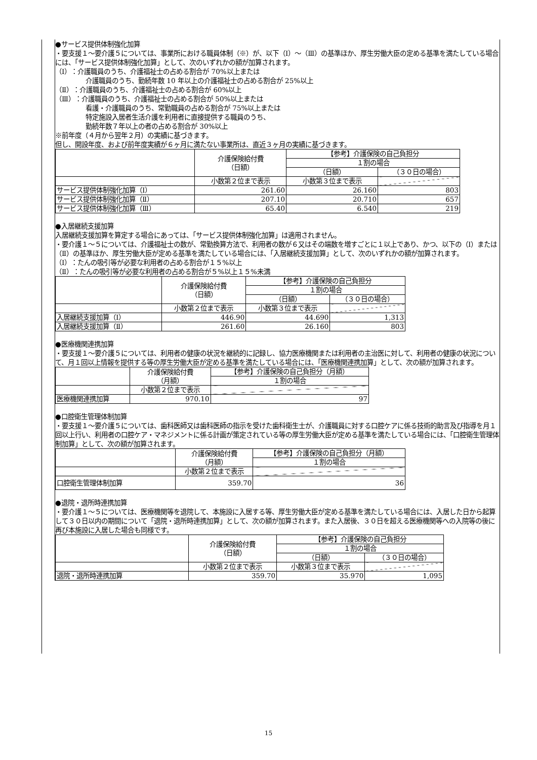●サービス提供体制強化加算
・要支援１～要介護５については、事業所における職員体制（※）が、以下（Ⅰ）～（Ⅲ）の基準ほか、厚生労働大臣の定める基準を満たしている場合には、「サービス提供体制強化加算」として、次のいずれかの額が加算されます。
（Ⅰ）：介護職員のうち、介護福祉士の占める割合が 70%以上または
介護職員のうち、勤続年数 10 年以上の介護福祉士の占める割合が 25%以上
（Ⅱ）：介護職員のうち、介護福祉士の占める割合が 60%以上
（Ⅲ）：介護職員のうち、介護福祉士の占める割合が 50%以上または
看護・介護職員のうち、常勤職員の占める割合が 75%以上または
特定施設入居者生活介護を利用者に直接提供する職員のうち、
勤続年数７年以上の者の占める割合が 30%以上
※前年度（４月から翌年２月）の実績に基づきます。
但し、開設年度、および前年度実績が６ヶ月に満たない事業所は、直近３ヶ月の実績に基づきます。
| | 介護保険給付費 （日額） | 【参考】介護保険の自己負担分 | |
| --- | --- | --- | --- |
| | | １割の場合 | |
| | | （日額） | （３０日の場合） |
| | 小数第２位まで表示 | 小数第３位まで表示 | |
| サービス提供体制強化加算（Ⅰ） | 261.60 | 26.160 | 803 |
| サービス提供体制強化加算（Ⅱ） | 207.10 | 20.710 | 657 |
| サービス提供体制強化加算（Ⅲ） | 65.40 | 6.540 | 219 |
●入居継続支援加算
入居継続支援加算を算定する場合にあっては、「サービス提供体制強化加算」は適用されません。
・要介護１～５については、介護福祉士の数が、常勤換算方法で、利用者の数が６又はその端数を増すごとに１以上であり、かつ、以下の（Ⅰ）または（Ⅱ）の基準ほか、厚生労働大臣が定める基準を満たしている場合には、「入居継続支援加算」として、次のいずれかの額が加算されます。
（Ⅰ）：たんの吸引等が必要な利用者の占める割合が１５%以上
（Ⅱ）：たんの吸引等が必要な利用者の占める割合が５%以上１５%未満
| | 介護保険給付費 （日額） | 【参考】介護保険の自己負担分 | |
| --- | --- | --- | --- |
| | | １割の場合 | |
| | | （日額） | （３０日の場合） |
| | 小数第２位まで表示 | 小数第３位まで表示 | |
| 入居継続支援加算（Ⅰ） | 446.90 | 44.690 | 1,313 |
| 入居継続支援加算（Ⅱ） | 261.60 | 26.160 | 803 |
●医療機関連携加算
・要支援１～要介護５については、利用者の健康の状況を継続的に記録し、協力医療機関または利用者の主治医に対して、利用者の健康の状況について、月１回以上情報を提供する等の厚生労働大臣が定める基準を満たしている場合には、「医療機関連携加算」として、次の額が加算されます。
| | 介護保険給付費 （月額） | 【参考】介護保険の自己負担分（月額） |
| --- | --- | --- |
| | | １割の場合 |
| | 小数第２位まで表示 | |
| 医療機関連携加算 | 970.10 | 97 |
●口腔衛生管理体制加算
・要支援１～要介護５については、歯科医師又は歯科医師の指示を受けた歯科衛生士が、介護職員に対する口腔ケアに係る技術的助言及び指導を月１回以上行い、利用者の口腔ケア・マネジメントに係る計画が策定されている等の厚生労働大臣が定める基準を満たしている場合には、「口腔衛生管理体制加算」として、次の額が加算されます。
| | 介護保険給付費 （月額） | 【参考】介護保険の自己負担分（月額） |
| --- | --- | --- |
| | | １割の場合 |
| | 小数第２位まで表示 | |
| 口腔衛生管理体制加算 | 359.70 | 36 |
●退院・退所時連携加算
・要介護１～５については、医療機関等を退院して、本施設に入居する等、厚生労働大臣が定める基準を満たしている場合には、入居した日から起算して３０日以内の期間について「退院・退所時連携加算」として、次の額が加算されます。また入居後、３０日を超える医療機関等への入院等の後に再び本施設に入居した場合も同様です。
| | 介護保険給付費 （日額） | 【参考】介護保険の自己負担分 | |
| --- | --- | --- | --- |
| | | １割の場合 | |
| | | （日額） | （３０日の場合） |
| | 小数第２位まで表示 | 小数第３位まで表示 | |
| 退院・退所時連携加算 | 359.70 | 35.970 | 1,095 |
15